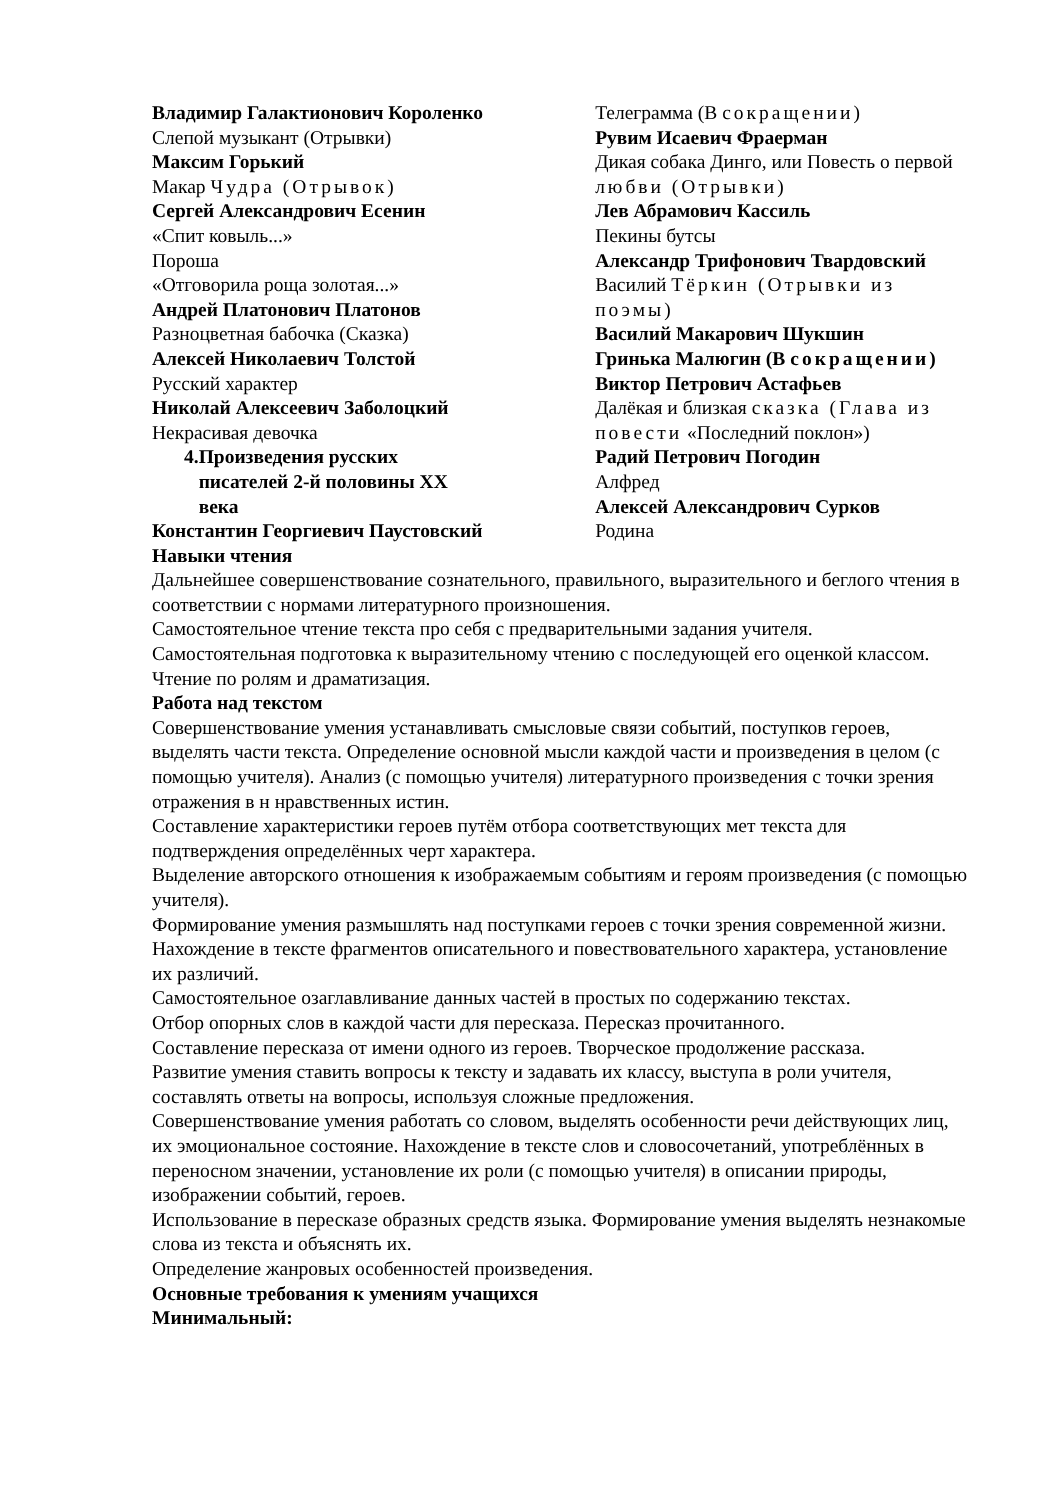Владимир Галактионович Короленко
Слепой музыкант (Отрывки)
Максим Горький
Макар Чудра (Отрывок)
Сергей Александрович Есенин
«Спит ковыль...»
Пороша
«Отговорила роща золотая...»
Андрей Платонович Платонов
Разноцветная бабочка (Сказка)
Алексей Николаевич Толстой
Русский характер
Николай Алексеевич Заболоцкий
Некрасивая девочка
4. Произведения русских писателей 2-й половины XX века
Константин Георгиевич Паустовский
Телеграмма (В сокращении)
Рувим Исаевич Фраерман
Дикая собака Динго, или Повесть о первой любви (Отрывки)
Лев Абрамович Кассиль
Пекины бутсы
Александр Трифонович Твардовский
Василий Тёркин (Отрывки из поэмы)
Василий Макарович Шукшин
Гринька Малюгин (В сокращении)
Виктор Петрович Астафьев
Далёкая и близкая сказка (Глава из повести «Последний поклон»)
Радий Петрович Погодин
Алфред
Алексей Александрович Сурков
Родина
Навыки чтения
Дальнейшее совершенствование сознательного, правильного, выразительного и беглого чтения в соответствии с нормами литературного произношения.
Самостоятельное чтение текста про себя с предварительными задания учителя.
Самостоятельная подготовка к выразительному чтению с последующей его оценкой классом.
Чтение по ролям и драматизация.
Работа над текстом
Совершенствование умения устанавливать смысловые связи событий, поступков героев, выделять части текста. Определение основной мысли каждой части и произведения в целом (с помощью учителя). Анализ (с помощью учителя) литературного произведения с точки зрения отражения в н нравственных истин.
Составление характеристики героев путём отбора соответствующих мет текста для подтверждения определённых черт характера.
Выделение авторского отношения к изображаемым событиям и героям произведения (с помощью учителя).
Формирование умения размышлять над поступками героев с точки зрения современной жизни.
Нахождение в тексте фрагментов описательного и повествовательного характера, установление их различий.
Самостоятельное озаглавливание данных частей в простых по содержанию текстах.
Отбор опорных слов в каждой части для пересказа. Пересказ прочитанного.
Составление пересказа от имени одного из героев. Творческое продолжение рассказа.
Развитие умения ставить вопросы к тексту и задавать их классу, выступа в роли учителя, составлять ответы на вопросы, используя сложные предложения.
Совершенствование умения работать со словом, выделять особенности речи действующих лиц, их эмоциональное состояние. Нахождение в тексте слов и словосочетаний, употреблённых в переносном значении, установление их роли (с помощью учителя) в описании природы, изображении событий, героев.
Использование в пересказе образных средств языка. Формирование умения выделять незнакомые слова из текста и объяснять их.
Определение жанровых особенностей произведения.
Основные требования к умениям учащихся
Минимальный: